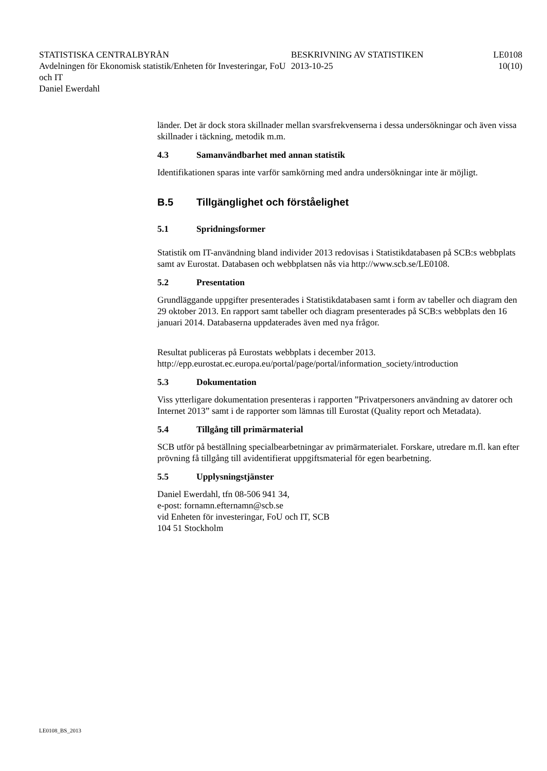STATISTISKA CENTRALBYRÅN
Avdelningen för Ekonomisk statistik/Enheten för Investeringar, FoU och IT
Daniel Ewerdahl
BESKRIVNING AV STATISTIKEN
2013-10-25
LE0108
10(10)
länder. Det är dock stora skillnader mellan svarsfrekvenserna i dessa undersökningar och även vissa skillnader i täckning, metodik m.m.
4.3 Samanvändbarhet med annan statistik
Identifikationen sparas inte varför samkörning med andra undersökningar inte är möjligt.
B.5 Tillgänglighet och förståelighet
5.1 Spridningsformer
Statistik om IT-användning bland individer 2013 redovisas i Statistikdatabasen på SCB:s webbplats samt av Eurostat. Databasen och webbplatsen nås via http://www.scb.se/LE0108.
5.2 Presentation
Grundläggande uppgifter presenterades i Statistikdatabasen samt i form av tabeller och diagram den 29 oktober 2013. En rapport samt tabeller och diagram presenterades på SCB:s webbplats den 16 januari 2014. Databaserna uppdaterades även med nya frågor.
Resultat publiceras på Eurostats webbplats i december 2013. http://epp.eurostat.ec.europa.eu/portal/page/portal/information_society/introduction
5.3 Dokumentation
Viss ytterligare dokumentation presenteras i rapporten ”Privatpersoners användning av datorer och Internet 2013” samt i de rapporter som lämnas till Eurostat (Quality report och Metadata).
5.4 Tillgång till primärmaterial
SCB utför på beställning specialbearbetningar av primärmaterialet. Forskare, utredare m.fl. kan efter prövning få tillgång till avidentifierat uppgiftsmaterial för egen bearbetning.
5.5 Upplysningstjänster
Daniel Ewerdahl, tfn 08-506 941 34,
e-post: fornamn.efternamn@scb.se
vid Enheten för investeringar, FoU och IT, SCB
104 51 Stockholm
LE0108_BS_2013